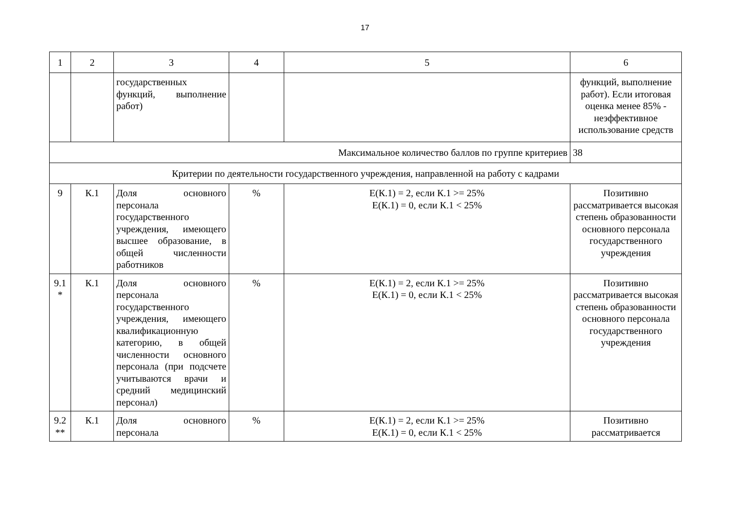17
| 1 | 2 | 3 | 4 | 5 | 6 |
| | | государственных функций, выполнение работ) | | | функций, выполнение работ). Если итоговая оценка менее 85% - неэффективное использование средств |
| Максимальное количество баллов по группе критериев | | | | | 38 |
| Критерии по деятельности государственного учреждения, направленной на работу с кадрами | | | | | |
| 9 | К.1 | Доля основного персонала государственного учреждения, имеющего высшее образование, в общей численности работников | % | Е(К.1) = 2, если К.1 >= 25% Е(К.1) = 0, если К.1 < 25% | Позитивно рассматривается высокая степень образованности основного персонала государственного учреждения |
| 9.1 * | К.1 | Доля основного персонала государственного учреждения, имеющего квалификационную категорию, в общей численности основного персонала (при подсчете учитываются врачи и средний медицинский персонал) | % | Е(К.1) = 2, если К.1 >= 25% Е(К.1) = 0, если К.1 < 25% | Позитивно рассматривается высокая степень образованности основного персонала государственного учреждения |
| 9.2 ** | К.1 | Доля основного персонала | % | Е(К.1) = 2, если К.1 >= 25% Е(К.1) = 0, если К.1 < 25% | Позитивно рассматривается |